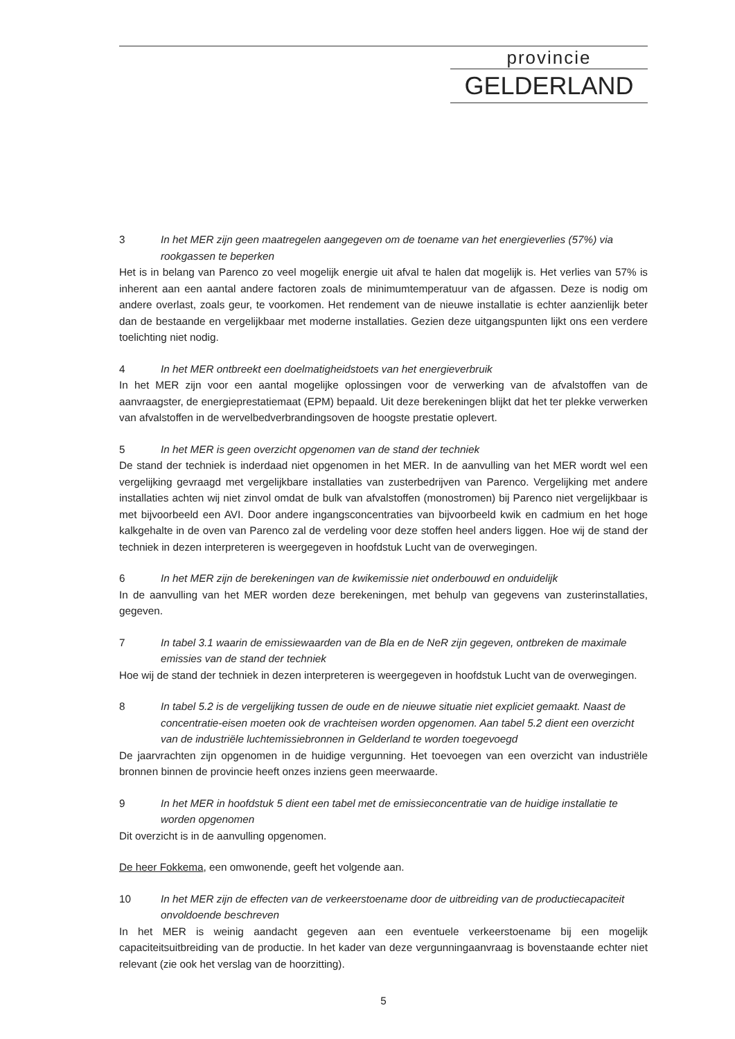provincie
GELDERLAND
3 In het MER zijn geen maatregelen aangegeven om de toename van het energieverlies (57%) via rookgassen te beperken
Het is in belang van Parenco zo veel mogelijk energie uit afval te halen dat mogelijk is. Het verlies van 57% is inherent aan een aantal andere factoren zoals de minimumtemperatuur van de afgassen. Deze is nodig om andere overlast, zoals geur, te voorkomen. Het rendement van de nieuwe installatie is echter aanzienlijk beter dan de bestaande en vergelijkbaar met moderne installaties. Gezien deze uitgangspunten lijkt ons een verdere toelichting niet nodig.
4 In het MER ontbreekt een doelmatigheidstoets van het energieverbruik
In het MER zijn voor een aantal mogelijke oplossingen voor de verwerking van de afvalstoffen van de aanvraagster, de energieprestatiemaat (EPM) bepaald. Uit deze berekeningen blijkt dat het ter plekke verwerken van afvalstoffen in de wervelbedverbrandingsoven de hoogste prestatie oplevert.
5 In het MER is geen overzicht opgenomen van de stand der techniek
De stand der techniek is inderdaad niet opgenomen in het MER. In de aanvulling van het MER wordt wel een vergelijking gevraagd met vergelijkbare installaties van zusterbedrijven van Parenco. Vergelijking met andere installaties achten wij niet zinvol omdat de bulk van afvalstoffen (monostromen) bij Parenco niet vergelijkbaar is met bijvoorbeeld een AVI. Door andere ingangsconcentraties van bijvoorbeeld kwik en cadmium en het hoge kalkgehalte in de oven van Parenco zal de verdeling voor deze stoffen heel anders liggen. Hoe wij de stand der techniek in dezen interpreteren is weergegeven in hoofdstuk Lucht van de overwegingen.
6 In het MER zijn de berekeningen van de kwikemissie niet onderbouwd en onduidelijk
In de aanvulling van het MER worden deze berekeningen, met behulp van gegevens van zusterinstallaties, gegeven.
7 In tabel 3.1 waarin de emissiewaarden van de Bla en de NeR zijn gegeven, ontbreken de maximale emissies van de stand der techniek
Hoe wij de stand der techniek in dezen interpreteren is weergegeven in hoofdstuk Lucht van de overwegingen.
8 In tabel 5.2 is de vergelijking tussen de oude en de nieuwe situatie niet expliciet gemaakt. Naast de concentratie-eisen moeten ook de vrachteisen worden opgenomen. Aan tabel 5.2 dient een overzicht van de industriële luchtemissiebronnen in Gelderland te worden toegevoegd
De jaarvrachten zijn opgenomen in de huidige vergunning. Het toevoegen van een overzicht van industriële bronnen binnen de provincie heeft onzes inziens geen meerwaarde.
9 In het MER in hoofdstuk 5 dient een tabel met de emissieconcentratie van de huidige installatie te worden opgenomen
Dit overzicht is in de aanvulling opgenomen.
De heer Fokkema, een omwonende, geeft het volgende aan.
10 In het MER zijn de effecten van de verkeerstoename door de uitbreiding van de productiecapaciteit onvoldoende beschreven
In het MER is weinig aandacht gegeven aan een eventuele verkeerstoename bij een mogelijk capaciteitsuitbreiding van de productie. In het kader van deze vergunningaanvraag is bovenstaande echter niet relevant (zie ook het verslag van de hoorzitting).
5